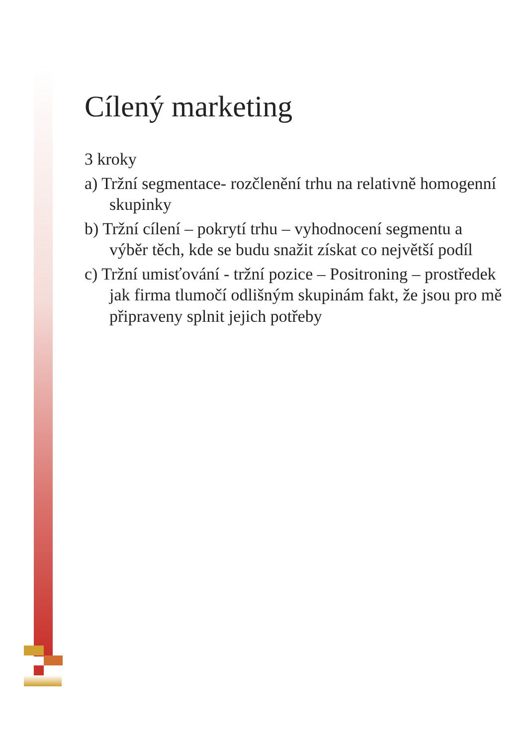Cílený marketing
3 kroky
a) Tržní segmentace- rozčlenění trhu na relativně homogenní skupinky
b) Tržní cílení – pokrytí trhu – vyhodnocení segmentu a výběr těch, kde se budu snažit získat co největší podíl
c) Tržní umisťování - tržní pozice – Positroning – prostředek jak firma tlumočí odlišným skupinám fakt, že jsou pro mě připraveny splnit jejich potřeby